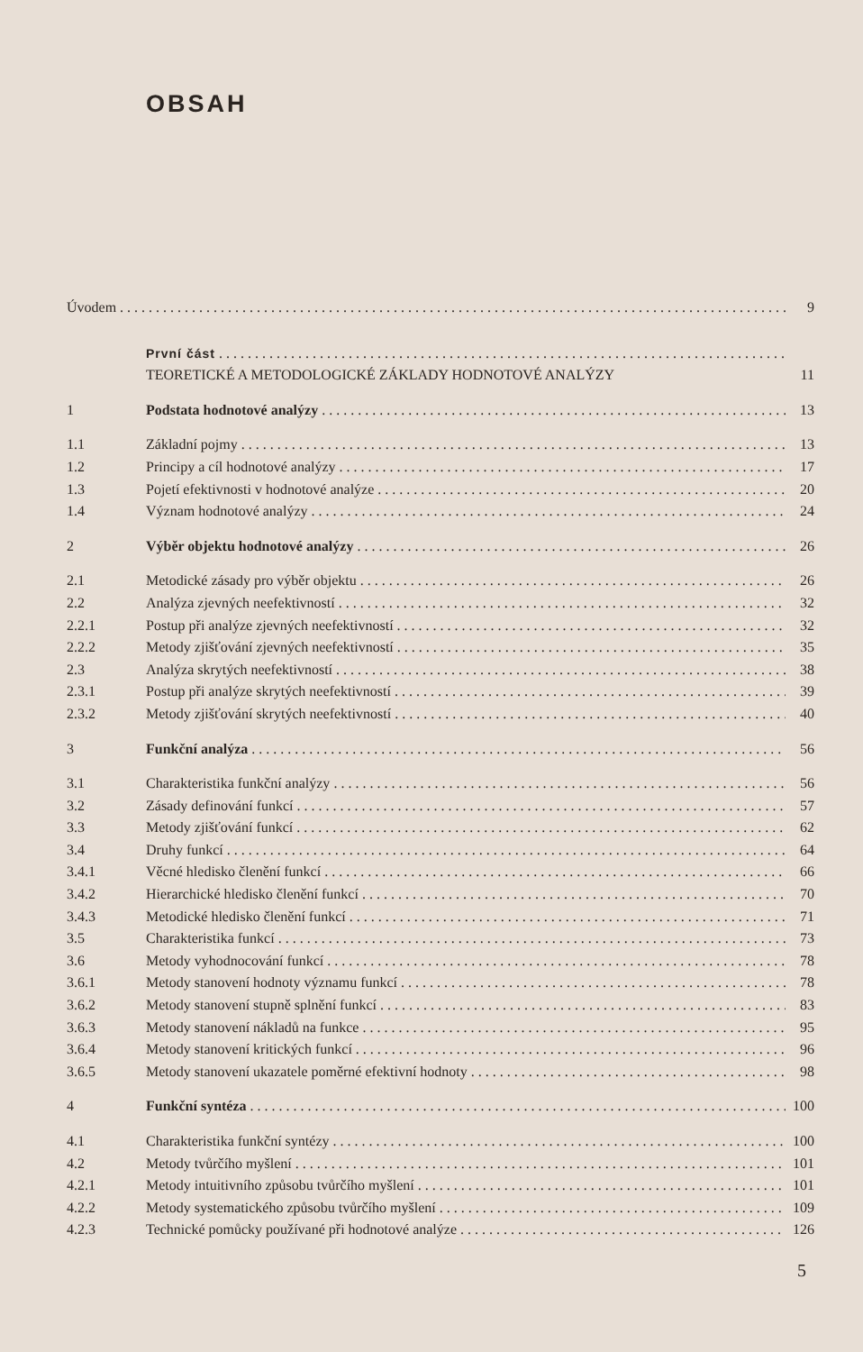OBSAH
Úvodem 9
První část
TEORETICKÉ A METODOLOGICKÉ ZÁKLADY HODNOTOVÉ ANALÝZY 11
1 Podstata hodnotové analýzy 13
1.1 Základní pojmy 13
1.2 Principy a cíl hodnotové analýzy 17
1.3 Pojetí efektivnosti v hodnotové analýze 20
1.4 Význam hodnotové analýzy 24
2 Výběr objektu hodnotové analýzy 26
2.1 Metodické zásady pro výběr objektu 26
2.2 Analýza zjevných neefektivností 32
2.2.1 Postup při analýze zjevných neefektivností 32
2.2.2 Metody zjišťování zjevných neefektivností 35
2.3 Analýza skrytých neefektivností 38
2.3.1 Postup při analýze skrytých neefektivností 39
2.3.2 Metody zjišťování skrytých neefektivností 40
3 Funkční analýza 56
3.1 Charakteristika funkční analýzy 56
3.2 Zásady definování funkcí 57
3.3 Metody zjišťování funkcí 62
3.4 Druhy funkcí 64
3.4.1 Věcné hledisko členění funkcí 66
3.4.2 Hierarchické hledisko členění funkcí 70
3.4.3 Metodické hledisko členění funkcí 71
3.5 Charakteristika funkcí 73
3.6 Metody vyhodnocování funkcí 78
3.6.1 Metody stanovení hodnoty významu funkcí 78
3.6.2 Metody stanovení stupně splnění funkcí 83
3.6.3 Metody stanovení nákladů na funkce 95
3.6.4 Metody stanovení kritických funkcí 96
3.6.5 Metody stanovení ukazatele poměrné efektivní hodnoty 98
4 Funkční syntéza 100
4.1 Charakteristika funkční syntézy 100
4.2 Metody tvůrčího myšlení 101
4.2.1 Metody intuitivního způsobu tvůrčího myšlení 101
4.2.2 Metody systematického způsobu tvůrčího myšlení 109
4.2.3 Technické pomůcky používané při hodnotové analýze 126
5